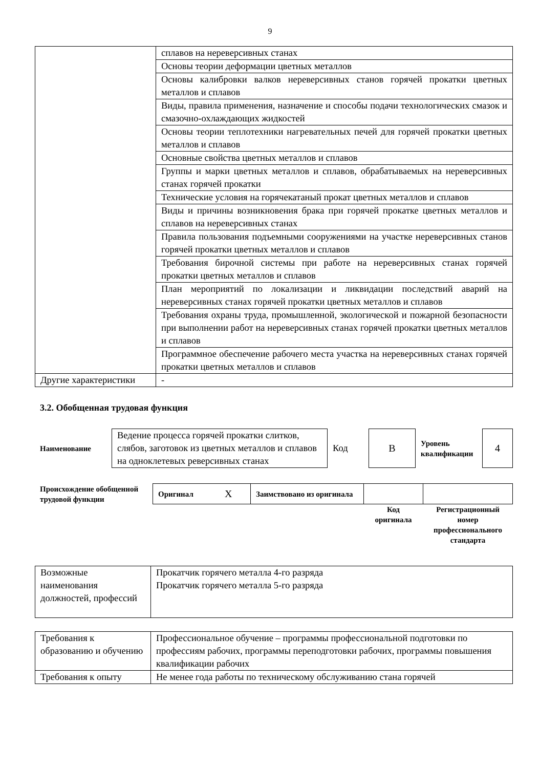9
| | сплавов на нереверсивных станах |
| | Основы теории деформации цветных металлов |
| | Основы калибровки валков нереверсивных станов горячей прокатки цветных металлов и сплавов |
| | Виды, правила применения, назначение и способы подачи технологических смазок и смазочно-охлаждающих жидкостей |
| | Основы теории теплотехники нагревательных печей для горячей прокатки цветных металлов и сплавов |
| | Основные свойства цветных металлов и сплавов |
| | Группы и марки цветных металлов и сплавов, обрабатываемых на нереверсивных станах горячей прокатки |
| | Технические условия на горячекатаный прокат цветных металлов и сплавов |
| | Виды и причины возникновения брака при горячей прокатке цветных металлов и сплавов на нереверсивных станах |
| | Правила пользования подъемными сооружениями на участке нереверсивных станов горячей прокатки цветных металлов и сплавов |
| | Требования бирочной системы при работе на нереверсивных станах горячей прокатки цветных металлов и сплавов |
| | План мероприятий по локализации и ликвидации последствий аварий на нереверсивных станах горячей прокатки цветных металлов и сплавов |
| | Требования охраны труда, промышленной, экологической и пожарной безопасности при выполнении работ на нереверсивных станах горячей прокатки цветных металлов и сплавов |
| | Программное обеспечение рабочего места участка на нереверсивных станах горячей прокатки цветных металлов и сплавов |
| Другие характеристики | - |
3.2. Обобщенная трудовая функция
| Наименование | Ведение процесса горячей прокатки слитков, слябов, заготовок из цветных металлов и сплавов на одноклетевых реверсивных станах | Код | В | Уровень квалификации | 4 |
| Происхождение обобщенной трудовой функции | Оригинал | Х | Заимствовано из оригинала | | |
| | | | | Код оригинала | Регистрационный номер профессионального стандарта |
| Возможные наименования должностей, профессий | Прокатчик горячего металла 4-го разряда Прокатчик горячего металла 5-го разряда |
| Требования к образованию и обучению | Профессиональное обучение – программы профессиональной подготовки по профессиям рабочих, программы переподготовки рабочих, программы повышения квалификации рабочих |
| Требования к опыту | Не менее года работы по техническому обслуживанию стана горячей |